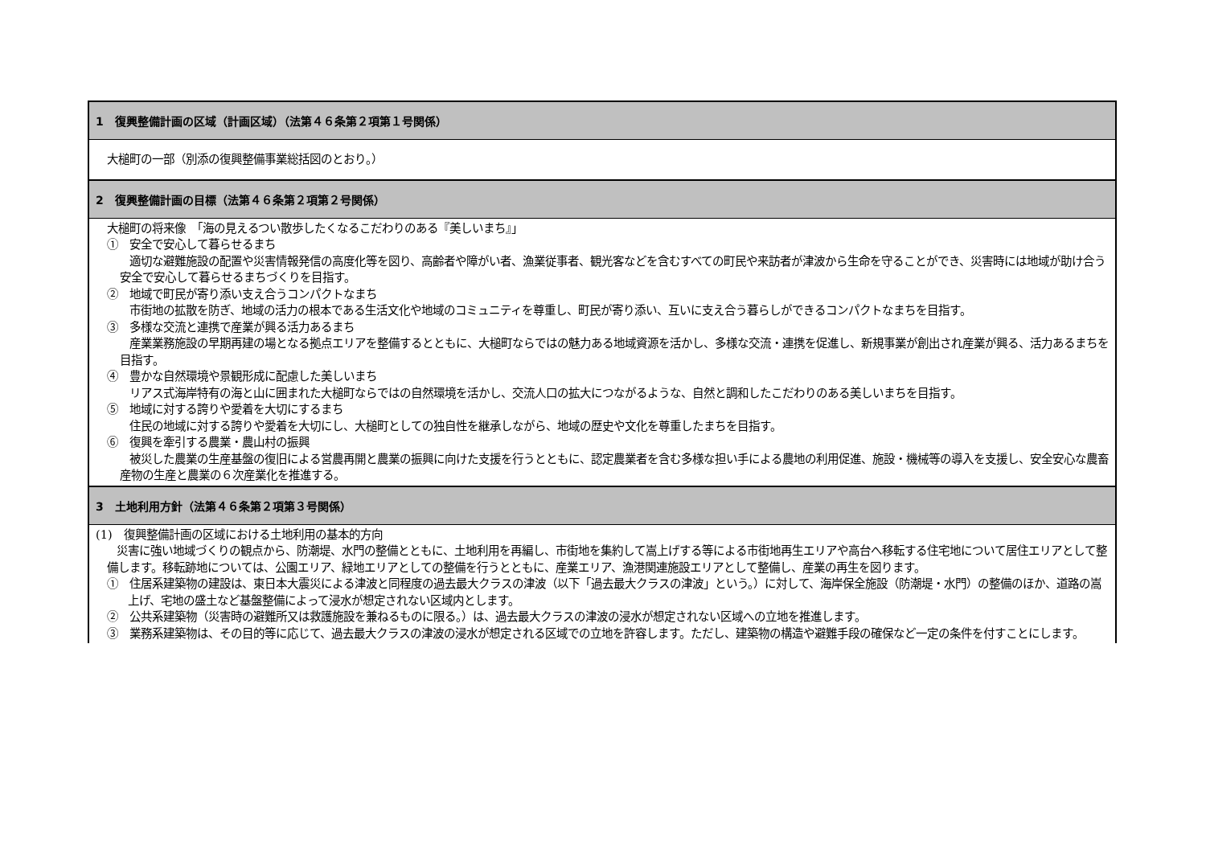| 1 復興整備計画の区域（計画区域）（法第４６条第２項第１号関係） |
| --- |
| 大槌町の一部（別添の復興整備事業総括図のとおり。） |
| 2 復興整備計画の目標（法第４６条第２項第２号関係） |
| 大槌町の将来像 「海の見えるつい散歩したくなるこだわりのある『美しいまち』」 ① 安全で安心して暮らせるまち 適切な避難施設の配置や災害情報発信の高度化等を図り、高齢者や障がい者、漁業従事者、観光客などを含むすべての町民や来訪者が津波から生命を守ることができ、災害時には地域が助け合う安全で安心して暮らせるまちづくりを目指す。 ② 地域で町民が寄り添い支え合うコンパクトなまち 市街地の拡散を防ぎ、地域の活力の根本である生活文化や地域のコミュニティを尊重し、町民が寄り添い、互いに支え合う暮らしができるコンパクトなまちを目指す。 ③ 多様な交流と連携で産業が興る活力あるまち 産業業務施設の早期再建の場となる拠点エリアを整備するとともに、大槌町ならではの魅力ある地域資源を活かし、多様な交流・連携を促進し、新規事業が創出され産業が興る、活力あるまちを目指す。 ④ 豊かな自然環境や景観形成に配慮した美しいまち リアス式海岸特有の海と山に囲まれた大槌町ならではの自然環境を活かし、交流人口の拡大につながるような、自然と調和したこだわりのある美しいまちを目指す。 ⑤ 地域に対する誇りや愛着を大切にするまち 住民の地域に対する誇りや愛着を大切にし、大槌町としての独自性を継承しながら、地域の歴史や文化を尊重したまちを目指す。 ⑥ 復興を牽引する農業・農山村の振興 被災した農業の生産基盤の復旧による営農再開と農業の振興に向けた支援を行うとともに、認定農業者を含む多様な担い手による農地の利用促進、施設・機械等の導入を支援し、安全安心な農畜産物の生産と農業の６次産業化を推進する。 |
| 3 土地利用方針（法第４６条第２項第３号関係） |
| (1) 復興整備計画の区域における土地利用の基本的方向 災害に強い地域づくりの観点から、防潮堤、水門の整備とともに、土地利用を再編し、市街地を集約して嵩上げする等による市街地再生エリアや高台へ移転する住宅地について居住エリアとして整備します。移転跡地については、公園エリア、緑地エリアとしての整備を行うとともに、産業エリア、漁港関連施設エリアとして整備し、産業の再生を図ります。 ① 住居系建築物の建設は、東日本大震災による津波と同程度の過去最大クラスの津波（以下「過去最大クラスの津波」という。）に対して、海岸保全施設（防潮堤・水門）の整備のほか、道路の嵩上げ、宅地の盛土など基盤整備によって浸水が想定されない区域内とします。 ② 公共系建築物（災害時の避難所又は救護施設を兼ねるものに限る。）は、過去最大クラスの津波の浸水が想定されない区域への立地を推進します。 ③ 業務系建築物は、その目的等に応じて、過去最大クラスの津波の浸水が想定される区域での立地を許容します。ただし、建築物の構造や避難手段の確保など一定の条件を付すことにします。 |